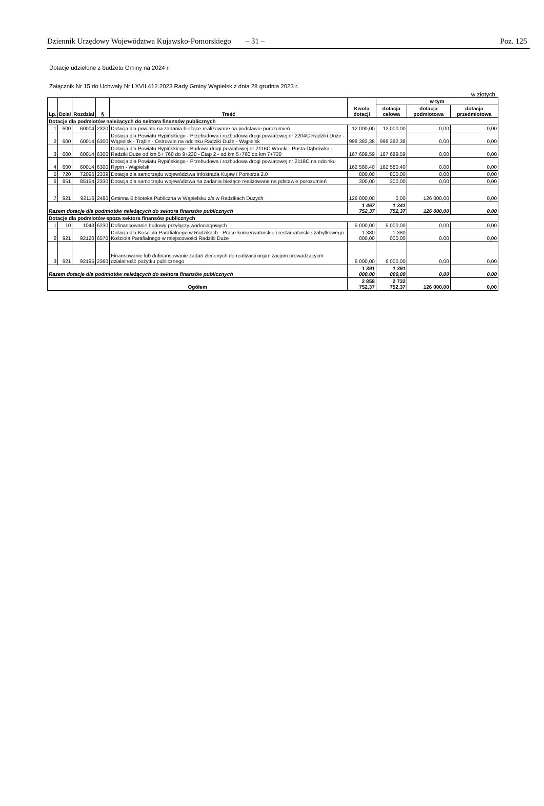Dziennik Urzędowy Województwa Kujawsko-Pomorskiego – 31 – Poz. 125
Dotacje udzielone z budżetu Gminy na 2024 r.
Załącznik Nr 15 do Uchwały Nr LXVII.412.2023 Rady Gminy Wąpielsk z dnia 28 grudnia 2023 r.
w złotych
| Lp. | Dział | Rozdział | § | Treść | Kwota dotacji | w tym | | |
| --- | --- | --- | --- | --- | --- | --- | --- | --- |
| | | | | | | dotacja celowa | dotacja podmiotowa | dotacja przedmiotowa |
| Dotacje dla podmiotów należących do sektora finansów publicznych | | | | | | | | |
| 1 | 600 | 60004 | 2320 | Dotacja dla powiatu na zadania bieżące realizowane na podstawie porozumień | 12 000,00 | 12 000,00 | 0,00 | 0,00 |
| 2 | 600 | 60014 | 6300 | Dotacja dla Powiatu Rypińskiego - Przebudowa i rozbudowa drogi powiatowej nr 2204C Radziki Duże - Wąpielsk - Trąbin - Ostrowite na odcinku Radziki Duże - Wąpielsk | 998 382,38 | 998 382,38 | 0,00 | 0,00 |
| 3 | 600 | 60014 | 6300 | Dotacja dla Powiatu Rypińskiego - Budowa drogi powiatowej nr 2116C Wrocki - Pusta Dąbrówka - Radziki Duże od km 5+ 760 do 9+230 - Etap 2 - od km 5+760 do km 7+730 | 167 689,59 | 167 689,59 | 0,00 | 0,00 |
| 4 | 600 | 60014 | 6300 | Dotacja dla Powiatu Rypińskiego - Przebudowa i rozbudowa drogi powiatowej nr 2118C na odcinku Rypin - Wąpielsk | 162 580,40 | 162 580,40 | 0,00 | 0,00 |
| 5 | 720 | 72095 | 2339 | Dotacja dla samorządu województwa Infostrada Kujaw i Pomorza 2.0 | 800,00 | 800,00 | 0,00 | 0,00 |
| 6 | 851 | 85154 | 2330 | Dotacja dla samorządu województwa na zadania bieżące realizowane na pdstawie porozumień | 300,00 | 300,00 | 0,00 | 0,00 |
| 7 | 921 | 92116 | 2480 | Gminna Biblioteka Publiczna w Wąpielsku z/s w Radzikach Dużych | 126 000,00 | 0,00 | 126 000,00 | 0,00 |
| Razem dotacje dla podmiotów należących do sektora finansów publicznych | | | | | 1 467 752,37 | 1 341 752,37 | 126 000,00 | 0,00 |
| Dotacje dla podmiotów spoza sektora finansów publicznych | | | | | | | | |
| 1 | 10 | 1043 | 6230 | Dofinansowanie budowy przyłączy wodociągowych | 5 000,00 | 5 000,00 | 0,00 | 0,00 |
| 2 | 921 | 92120 | 6570 | Dotacja dla Kościoła Parafialnego w Radzikach - Prace konserwatorskie i restauratorskie zabytkowego Kościoła Parafialnego w miejscowości Radziki Duże | 1 380 000,00 | 1 380 000,00 | 0,00 | 0,00 |
| 3 | 921 | 92195 | 2360 | Finansowanie lub dofinansowanie zadań zleconych do realizacji organizacjom prowadzącycm działalność pożytku publicznego | 6 000,00 | 6 000,00 | 0,00 | 0,00 |
| Razem dotacje dla podmiotów należących do sektora finansów publicznych | | | | | 1 391 000,00 | 1 391 000,00 | 0,00 | 0,00 |
| Ogółem | | | | | 2 858 752,37 | 2 732 752,37 | 126 000,00 | 0,00 |